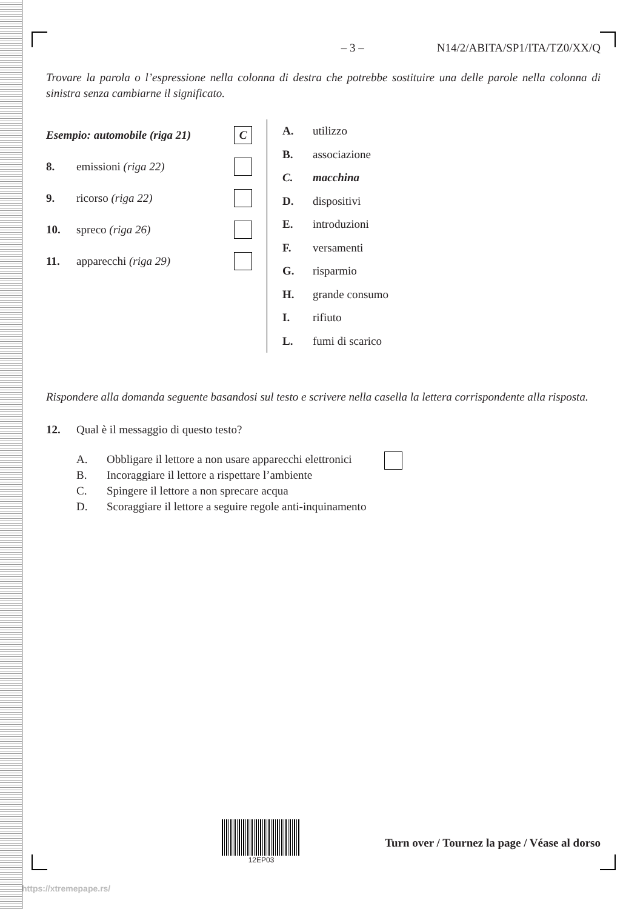– 3 – N14/2/ABITA/SP1/ITA/TZ0/XX/Q
Trovare la parola o l’espressione nella colonna di destra che potrebbe sostituire una delle parole nella colonna di sinistra senza cambiarne il significato.
Esempio: automobile (riga 21) C
8. emissioni (riga 22)
9. ricorso (riga 22)
10. spreco (riga 26)
11. apparecchi (riga 29)
A. utilizzo
B. associazione
C. macchina
D. dispositivi
E. introduzioni
F. versamenti
G. risparmio
H. grande consumo
I. rifiuto
L. fumi di scarico
Rispondere alla domanda seguente basandosi sul testo e scrivere nella casella la lettera corrispondente alla risposta.
12. Qual è il messaggio di questo testo?
A. Obbligare il lettore a non usare apparecchi elettronici
B. Incoraggiare il lettore a rispettare l’ambiente
C. Spingere il lettore a non sprecare acqua
D. Scoraggiare il lettore a seguire regole anti-inquinamento
12EP03
Turn over / Tournez la page / Véase al dorso
https://xtremepape.rs/